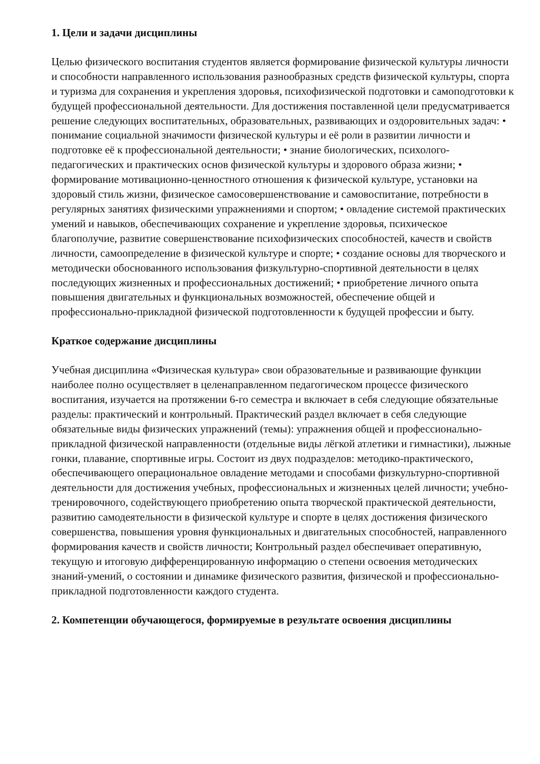1. Цели и задачи дисциплины
Целью физического воспитания студентов является формирование физической культуры личности и способности направленного использования разнообразных средств физической культуры, спорта и туризма для сохранения и укрепления здоровья, психофизической подготовки и самоподготовки к будущей профессиональной деятельности. Для достижения поставленной цели предусматривается решение следующих воспитательных, образовательных, развивающих и оздоровительных задач: • понимание социальной значимости физической культуры и её роли в развитии личности и подготовке её к профессиональной деятельности; • знание биологических, психолого-педагогических и практических основ физической культуры и здорового образа жизни; • формирование мотивационно-ценностного отношения к физической культуре, установки на здоровый стиль жизни, физическое самосовершенствование и самовоспитание, потребности в регулярных занятиях физическими упражнениями и спортом; • овладение системой практических умений и навыков, обеспечивающих сохранение и укрепление здоровья, психическое благополучие, развитие совершенствование психофизических способностей, качеств и свойств личности, самоопределение в физической культуре и спорте; • создание основы для творческого и методически обоснованного использования физкультурно-спортивной деятельности в целях последующих жизненных и профессиональных достижений; • приобретение личного опыта повышения двигательных и функциональных возможностей, обеспечение общей и профессионально-прикладной физической подготовленности к будущей профессии и быту.
Краткое содержание дисциплины
Учебная дисциплина «Физическая культура» свои образовательные и развивающие функции наиболее полно осуществляет в целенаправленном педагогическом процессе физического воспитания, изучается на протяжении 6-го семестра и включает в себя следующие обязательные разделы: практический и контрольный. Практический раздел включает в себя следующие обязательные виды физических упражнений (темы): упражнения общей и профессионально-прикладной физической направленности (отдельные виды лёгкой атлетики и гимнастики), лыжные гонки, плавание, спортивные игры. Состоит из двух подразделов: методико-практического, обеспечивающего операциональное овладение методами и способами физкультурно-спортивной деятельности для достижения учебных, профессиональных и жизненных целей личности; учебно-тренировочного, содействующего приобретению опыта творческой практической деятельности, развитию самодеятельности в физической культуре и спорте в целях достижения физического совершенства, повышения уровня функциональных и двигательных способностей, направленного формирования качеств и свойств личности; Контрольный раздел обеспечивает оперативную, текущую и итоговую дифференцированную информацию о степени освоения методических знаний-умений, о состоянии и динамике физического развития, физической и профессионально-прикладной подготовленности каждого студента.
2. Компетенции обучающегося, формируемые в результате освоения дисциплины